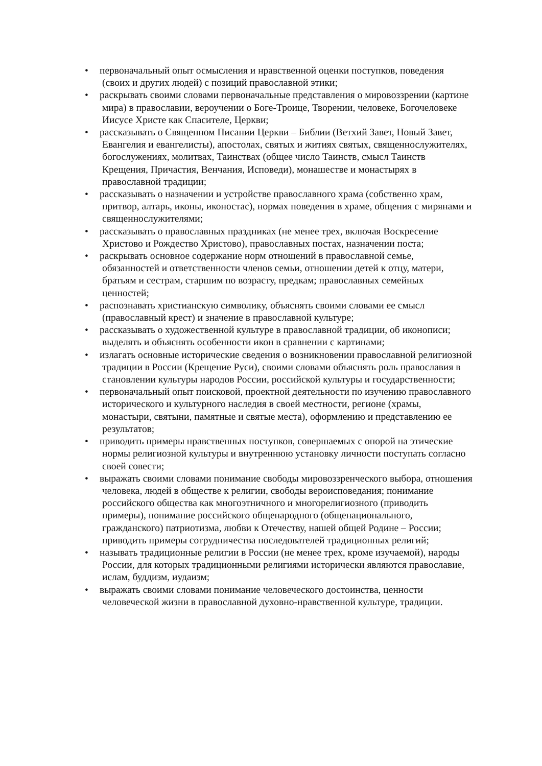• первоначальный опыт осмысления и нравственной оценки поступков, поведения (своих и других людей) с позиций православной этики;
• раскрывать своими словами первоначальные представления о мировоззрении (картине мира) в православии, вероучении о Боге-Троице, Творении, человеке, Богочеловеке Иисусе Христе как Спасителе, Церкви;
• рассказывать о Священном Писании Церкви – Библии (Ветхий Завет, Новый Завет, Евангелия и евангелисты), апостолах, святых и житиях святых, священнослужителях, богослужениях, молитвах, Таинствах (общее число Таинств, смысл Таинств Крещения, Причастия, Венчания, Исповеди), монашестве и монастырях в православной традиции;
• рассказывать о назначении и устройстве православного храма (собственно храм, притвор, алтарь, иконы, иконостас), нормах поведения в храме, общения с мирянами и священнослужителями;
• рассказывать о православных праздниках (не менее трех, включая Воскресение Христово и Рождество Христово), православных постах, назначении поста;
• раскрывать основное содержание норм отношений в православной семье, обязанностей и ответственности членов семьи, отношении детей к отцу, матери, братьям и сестрам, старшим по возрасту, предкам; православных семейных ценностей;
• распознавать христианскую символику, объяснять своими словами ее смысл (православный крест) и значение в православной культуре;
• рассказывать о художественной культуре в православной традиции, об иконописи; выделять и объяснять особенности икон в сравнении с картинами;
• излагать основные исторические сведения о возникновении православной религиозной традиции в России (Крещение Руси), своими словами объяснять роль православия в становлении культуры народов России, российской культуры и государственности;
• первоначальный опыт поисковой, проектной деятельности по изучению православного исторического и культурного наследия в своей местности, регионе (храмы, монастыри, святыни, памятные и святые места), оформлению и представлению ее результатов;
• приводить примеры нравственных поступков, совершаемых с опорой на этические нормы религиозной культуры и внутреннюю установку личности поступать согласно своей совести;
• выражать своими словами понимание свободы мировоззренческого выбора, отношения человека, людей в обществе к религии, свободы вероисповедания; понимание российского общества как многоэтничного и многорелигиозного (приводить примеры), понимание российского общенародного (общенационального, гражданского) патриотизма, любви к Отечеству, нашей общей Родине – России; приводить примеры сотрудничества последователей традиционных религий;
• называть традиционные религии в России (не менее трех, кроме изучаемой), народы России, для которых традиционными религиями исторически являются православие, ислам, буддизм, иудаизм;
• выражать своими словами понимание человеческого достоинства, ценности человеческой жизни в православной духовно-нравственной культуре, традиции.